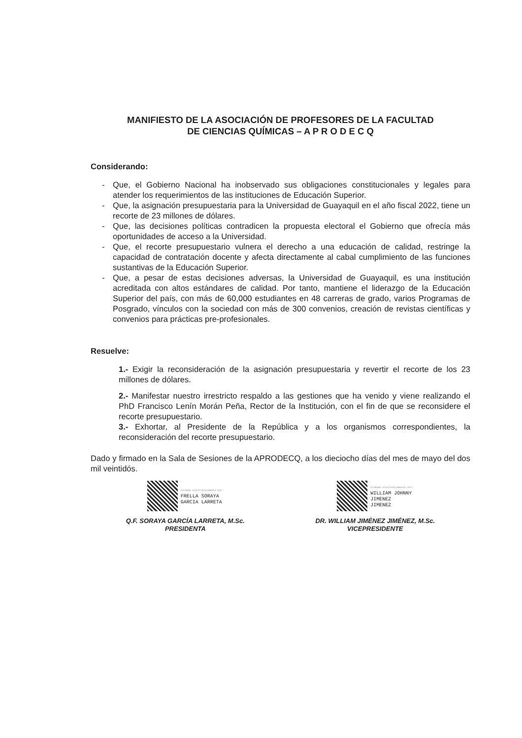MANIFIESTO DE LA ASOCIACIÓN DE PROFESORES DE LA FACULTAD
DE CIENCIAS QUÍMICAS – A P R O D E C Q
Considerando:
- Que, el Gobierno Nacional ha inobservado sus obligaciones constitucionales y legales para atender los requerimientos de las instituciones de Educación Superior.
- Que, la asignación presupuestaria para la Universidad de Guayaquil en el año fiscal 2022, tiene un recorte de 23 millones de dólares.
- Que, las decisiones políticas contradicen la propuesta electoral el Gobierno que ofrecía más oportunidades de acceso a la Universidad.
- Que, el recorte presupuestario vulnera el derecho a una educación de calidad, restringe la capacidad de contratación docente y afecta directamente al cabal cumplimiento de las funciones sustantivas de la Educación Superior.
- Que, a pesar de estas decisiones adversas, la Universidad de Guayaquil, es una institución acreditada con altos estándares de calidad. Por tanto, mantiene el liderazgo de la Educación Superior del país, con más de 60,000 estudiantes en 48 carreras de grado, varios Programas de Posgrado, vínculos con la sociedad con más de 300 convenios, creación de revistas científicas y convenios para prácticas pre-profesionales.
Resuelve:
1.- Exigir la reconsideración de la asignación presupuestaria y revertir el recorte de los 23 millones de dólares.
2.- Manifestar nuestro irrestricto respaldo a las gestiones que ha venido y viene realizando el PhD Francisco Lenín Morán Peña, Rector de la Institución, con el fin de que se reconsidere el recorte presupuestario.
3.- Exhortar, al Presidente de la República y a los organismos correspondientes, la reconsideración del recorte presupuestario.
Dado y firmado en la Sala de Sesiones de la APRODECQ, a los dieciocho días del mes de mayo del dos mil veintidós.
Firmado electrónicamente por:
FRELLA SORAYA
GARCIA LARRETA
Q.F. SORAYA GARCÍA LARRETA, M.Sc.
PRESIDENTA
Firmado electrónicamente por:
WILLIAM JOHNNY
JIMENEZ
JIMENEZ
DR. WILLIAM JIMÉNEZ JIMÉNEZ, M.Sc.
VICEPRESIDENTE